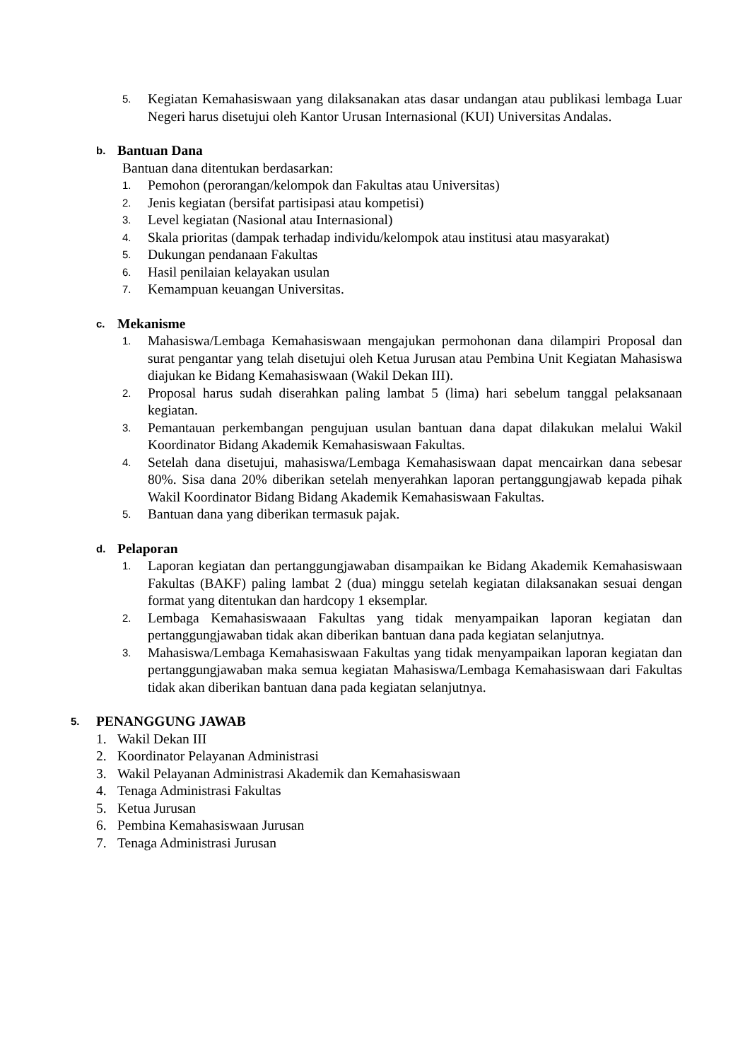5. Kegiatan Kemahasiswaan yang dilaksanakan atas dasar undangan atau publikasi lembaga Luar Negeri harus disetujui oleh Kantor Urusan Internasional (KUI) Universitas Andalas.
b. Bantuan Dana
Bantuan dana ditentukan berdasarkan:
1. Pemohon (perorangan/kelompok dan Fakultas atau Universitas)
2. Jenis kegiatan (bersifat partisipasi atau kompetisi)
3. Level kegiatan (Nasional atau Internasional)
4. Skala prioritas (dampak terhadap individu/kelompok atau institusi atau masyarakat)
5. Dukungan pendanaan Fakultas
6. Hasil penilaian kelayakan usulan
7. Kemampuan keuangan Universitas.
c. Mekanisme
1. Mahasiswa/Lembaga Kemahasiswaan mengajukan permohonan dana dilampiri Proposal dan surat pengantar yang telah disetujui oleh Ketua Jurusan atau Pembina Unit Kegiatan Mahasiswa diajukan ke Bidang Kemahasiswaan (Wakil Dekan III).
2. Proposal harus sudah diserahkan paling lambat 5 (lima) hari sebelum tanggal pelaksanaan kegiatan.
3. Pemantauan perkembangan pengujuan usulan bantuan dana dapat dilakukan melalui Wakil Koordinator Bidang Akademik Kemahasiswaan Fakultas.
4. Setelah dana disetujui, mahasiswa/Lembaga Kemahasiswaan dapat mencairkan dana sebesar 80%. Sisa dana 20% diberikan setelah menyerahkan laporan pertanggungjawab kepada pihak Wakil Koordinator Bidang Bidang Akademik Kemahasiswaan Fakultas.
5. Bantuan dana yang diberikan termasuk pajak.
d. Pelaporan
1. Laporan kegiatan dan pertanggungjawaban disampaikan ke Bidang Akademik Kemahasiswaan Fakultas (BAKF) paling lambat 2 (dua) minggu setelah kegiatan dilaksanakan sesuai dengan format yang ditentukan dan hardcopy 1 eksemplar.
2. Lembaga Kemahasiswaaan Fakultas yang tidak menyampaikan laporan kegiatan dan pertanggungjawaban tidak akan diberikan bantuan dana pada kegiatan selanjutnya.
3. Mahasiswa/Lembaga Kemahasiswaan Fakultas yang tidak menyampaikan laporan kegiatan dan pertanggungjawaban maka semua kegiatan Mahasiswa/Lembaga Kemahasiswaan dari Fakultas tidak akan diberikan bantuan dana pada kegiatan selanjutnya.
5. PENANGGUNG JAWAB
1. Wakil Dekan III
2. Koordinator Pelayanan Administrasi
3. Wakil Pelayanan Administrasi Akademik dan Kemahasiswaan
4. Tenaga Administrasi Fakultas
5. Ketua Jurusan
6. Pembina Kemahasiswaan Jurusan
7. Tenaga Administrasi Jurusan